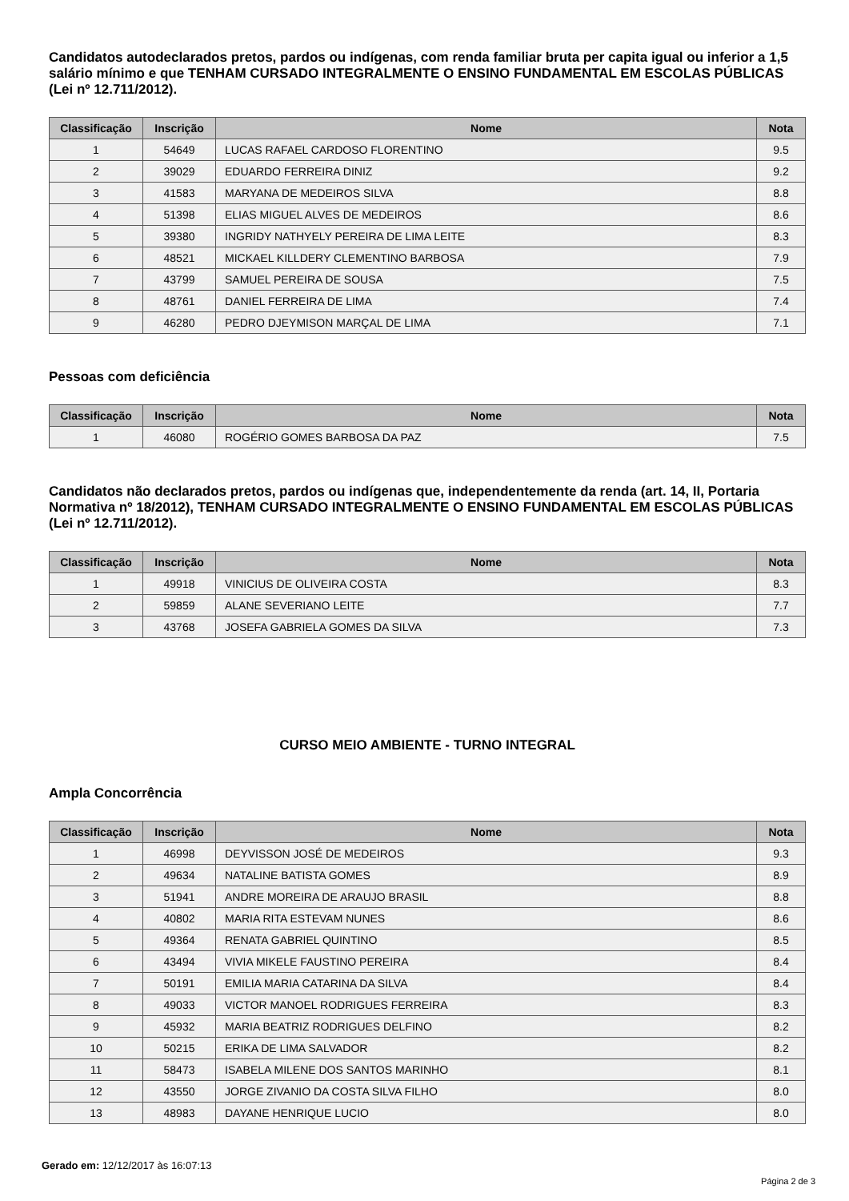Candidatos autodeclarados pretos, pardos ou indígenas, com renda familiar bruta per capita igual ou inferior a 1,5 salário mínimo e que TENHAM CURSADO INTEGRALMENTE O ENSINO FUNDAMENTAL EM ESCOLAS PÚBLICAS (Lei nº 12.711/2012).
| Classificação | Inscrição | Nome | Nota |
| --- | --- | --- | --- |
| 1 | 54649 | LUCAS RAFAEL CARDOSO FLORENTINO | 9.5 |
| 2 | 39029 | EDUARDO FERREIRA DINIZ | 9.2 |
| 3 | 41583 | MARYANA DE MEDEIROS SILVA | 8.8 |
| 4 | 51398 | ELIAS MIGUEL ALVES DE MEDEIROS | 8.6 |
| 5 | 39380 | INGRIDY NATHYELY PEREIRA DE LIMA LEITE | 8.3 |
| 6 | 48521 | MICKAEL KILLDERY CLEMENTINO BARBOSA | 7.9 |
| 7 | 43799 | SAMUEL PEREIRA DE SOUSA | 7.5 |
| 8 | 48761 | DANIEL FERREIRA DE LIMA | 7.4 |
| 9 | 46280 | PEDRO DJEYMISON MARÇAL DE LIMA | 7.1 |
Pessoas com deficiência
| Classificação | Inscrição | Nome | Nota |
| --- | --- | --- | --- |
| 1 | 46080 | ROGÉRIO GOMES BARBOSA DA PAZ | 7.5 |
Candidatos não declarados pretos, pardos ou indígenas que, independentemente da renda (art. 14, II, Portaria Normativa nº 18/2012), TENHAM CURSADO INTEGRALMENTE O ENSINO FUNDAMENTAL EM ESCOLAS PÚBLICAS (Lei nº 12.711/2012).
| Classificação | Inscrição | Nome | Nota |
| --- | --- | --- | --- |
| 1 | 49918 | VINICIUS DE OLIVEIRA COSTA | 8.3 |
| 2 | 59859 | ALANE SEVERIANO LEITE | 7.7 |
| 3 | 43768 | JOSEFA GABRIELA GOMES DA SILVA | 7.3 |
CURSO MEIO AMBIENTE - TURNO INTEGRAL
Ampla Concorrência
| Classificação | Inscrição | Nome | Nota |
| --- | --- | --- | --- |
| 1 | 46998 | DEYVISSON JOSÉ DE MEDEIROS | 9.3 |
| 2 | 49634 | NATALINE BATISTA GOMES | 8.9 |
| 3 | 51941 | ANDRE MOREIRA DE ARAUJO BRASIL | 8.8 |
| 4 | 40802 | MARIA RITA ESTEVAM NUNES | 8.6 |
| 5 | 49364 | RENATA GABRIEL QUINTINO | 8.5 |
| 6 | 43494 | VIVIA MIKELE FAUSTINO PEREIRA | 8.4 |
| 7 | 50191 | EMILIA MARIA CATARINA DA SILVA | 8.4 |
| 8 | 49033 | VICTOR MANOEL RODRIGUES FERREIRA | 8.3 |
| 9 | 45932 | MARIA BEATRIZ RODRIGUES DELFINO | 8.2 |
| 10 | 50215 | ERIKA DE LIMA SALVADOR | 8.2 |
| 11 | 58473 | ISABELA MILENE DOS SANTOS MARINHO | 8.1 |
| 12 | 43550 | JORGE ZIVANIO DA COSTA SILVA FILHO | 8.0 |
| 13 | 48983 | DAYANE HENRIQUE LUCIO | 8.0 |
Gerado em: 12/12/2017 às 16:07:13
Página 2 de 3